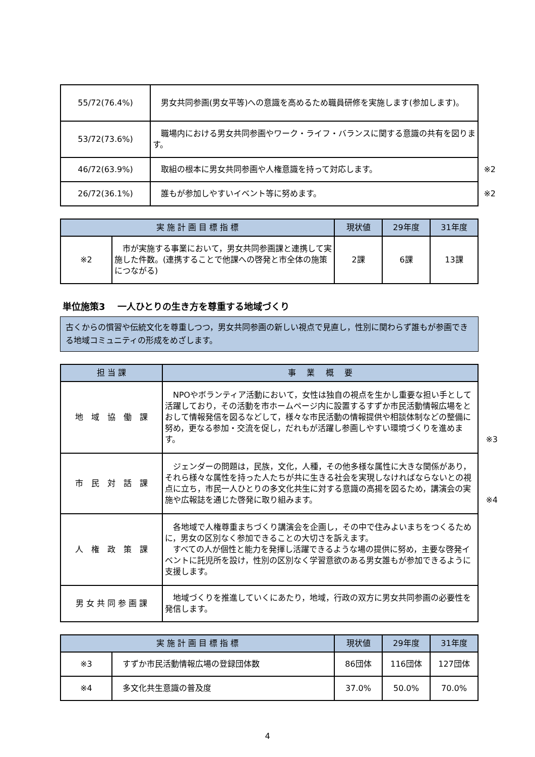| 55/72(76.4%) | 男女共同参画(男女平等)への意識を高めるため職員研修を実施します(参加します)。 |
| 53/72(73.6%) | 職場内における男女共同参画やワーク・ライフ・バランスに関する意識の共有を図ります。 |
| 46/72(63.9%) | 取組の根本に男女共同参画や人権意識を持って対応します。 ※2 |
| 26/72(36.1%) | 誰もが参加しやすいイベント等に努めます。 ※2 |
| 実 施 計 画 目 標 指 標 | | 現状値 | 29年度 | 31年度 |
| --- | --- | --- | --- | --- |
| ※2 | 市が実施する事業において，男女共同参画課と連携して実施した件数。(連携することで他課への啓発と市全体の施策につながる) | 2課 | 6課 | 13課 |
単位施策3　 一人ひとりの生き方を尊重する地域づくり
古くからの慣習や伝統文化を尊重しつつ，男女共同参画の新しい視点で見直し，性別に関わらず誰もが参画できる地域コミュニティの形成をめざします。
| 担 当 課 | 事 業 概 要 |
| --- | --- |
| 地 域 協 働 課 | NPOやボランティア活動において，女性は独自の視点を生かし重要な担い手として活躍しており，その活動を市ホームページ内に設置するすずか市民活動情報広場をとおして情報発信を図るなどして，様々な市民活動の情報提供や相談体制などの整備に努め，更なる参加・交流を促し，だれもが活躍し参画しやすい環境づくりを進めます。 ※3 |
| 市 民 対 話 課 | ジェンダーの問題は，民族，文化，人種，その他多様な属性に大きな関係があり，それら様々な属性を持った人たちが共に生きる社会を実現しなければならないとの視点に立ち，市民一人ひとりの多文化共生に対する意識の高揚を図るため，講演会の実施や広報誌を通じた啓発に取り組みます。 ※4 |
| 人 権 政 策 課 | 各地域で人権尊重まちづくり講演会を企画し，その中で住みよいまちをつくるために，男女の区別なく参加できることの大切さを訴えます。 すべての人が個性と能力を発揮し活躍できるような場の提供に努め，主要な啓発イベントに託児所を設け，性別の区別なく学習意欲のある男女誰もが参加できるように支援します。 |
| 男 女 共 同 参 画 課 | 地域づくりを推進していくにあたり，地域，行政の双方に男女共同参画の必要性を発信します。 |
| 実 施 計 画 目 標 指 標 | | 現状値 | 29年度 | 31年度 |
| --- | --- | --- | --- | --- |
| ※3 | すずか市民活動情報広場の登録団体数 | 86団体 | 116団体 | 127団体 |
| ※4 | 多文化共生意識の普及度 | 37.0% | 50.0% | 70.0% |
4